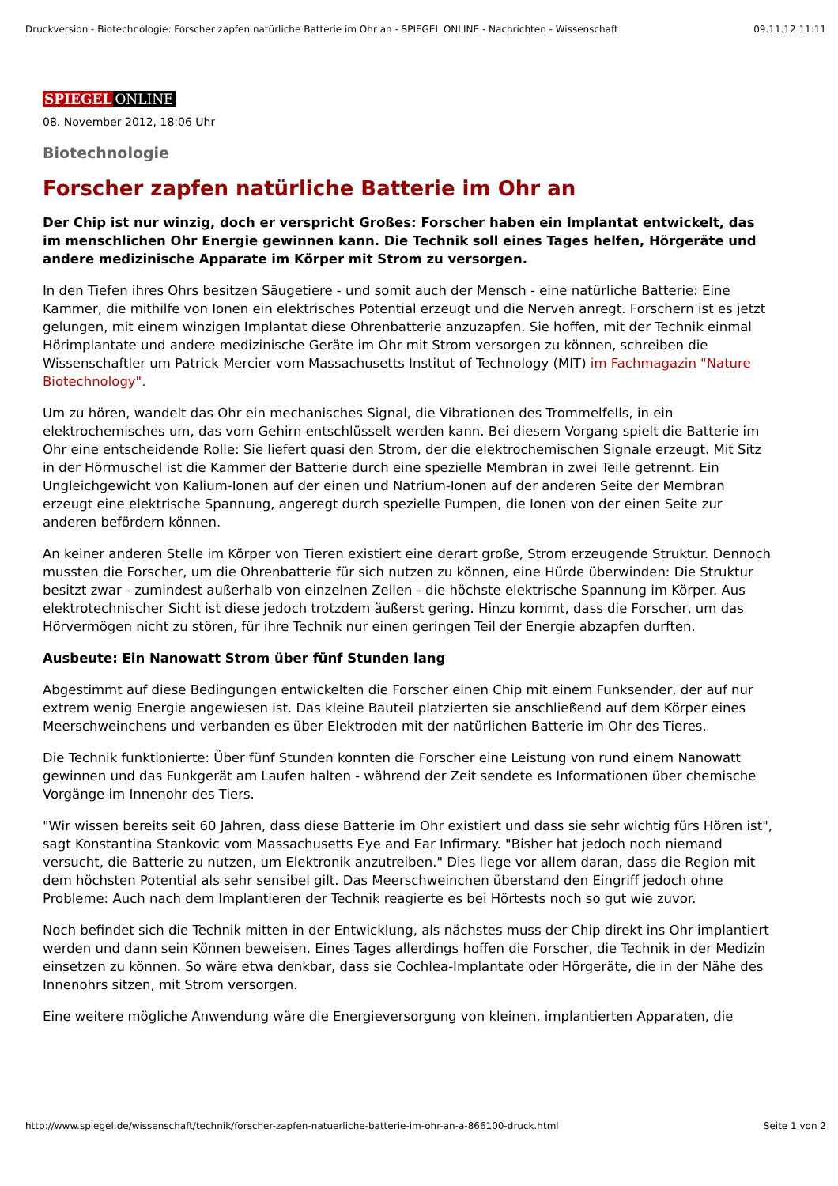Druckversion - Biotechnologie: Forscher zapfen natürliche Batterie im Ohr an - SPIEGEL ONLINE - Nachrichten - Wissenschaft 09.11.12 11:11
SPIEGEL ONLINE
08. November 2012, 18:06 Uhr
Biotechnologie
Forscher zapfen natürliche Batterie im Ohr an
Der Chip ist nur winzig, doch er verspricht Großes: Forscher haben ein Implantat entwickelt, das im menschlichen Ohr Energie gewinnen kann. Die Technik soll eines Tages helfen, Hörgeräte und andere medizinische Apparate im Körper mit Strom zu versorgen.
In den Tiefen ihres Ohrs besitzen Säugetiere - und somit auch der Mensch - eine natürliche Batterie: Eine Kammer, die mithilfe von Ionen ein elektrisches Potential erzeugt und die Nerven anregt. Forschern ist es jetzt gelungen, mit einem winzigen Implantat diese Ohrenbatterie anzuzapfen. Sie hoffen, mit der Technik einmal Hörimplantate und andere medizinische Geräte im Ohr mit Strom versorgen zu können, schreiben die Wissenschaftler um Patrick Mercier vom Massachusetts Institut of Technology (MIT) im Fachmagazin "Nature Biotechnology".
Um zu hören, wandelt das Ohr ein mechanisches Signal, die Vibrationen des Trommelfells, in ein elektrochemisches um, das vom Gehirn entschlüsselt werden kann. Bei diesem Vorgang spielt die Batterie im Ohr eine entscheidende Rolle: Sie liefert quasi den Strom, der die elektrochemischen Signale erzeugt. Mit Sitz in der Hörmuschel ist die Kammer der Batterie durch eine spezielle Membran in zwei Teile getrennt. Ein Ungleichgewicht von Kalium-Ionen auf der einen und Natrium-Ionen auf der anderen Seite der Membran erzeugt eine elektrische Spannung, angeregt durch spezielle Pumpen, die Ionen von der einen Seite zur anderen befördern können.
An keiner anderen Stelle im Körper von Tieren existiert eine derart große, Strom erzeugende Struktur. Dennoch mussten die Forscher, um die Ohrenbatterie für sich nutzen zu können, eine Hürde überwinden: Die Struktur besitzt zwar - zumindest außerhalb von einzelnen Zellen - die höchste elektrische Spannung im Körper. Aus elektrotechnischer Sicht ist diese jedoch trotzdem äußerst gering. Hinzu kommt, dass die Forscher, um das Hörvermögen nicht zu stören, für ihre Technik nur einen geringen Teil der Energie abzapfen durften.
Ausbeute: Ein Nanowatt Strom über fünf Stunden lang
Abgestimmt auf diese Bedingungen entwickelten die Forscher einen Chip mit einem Funksender, der auf nur extrem wenig Energie angewiesen ist. Das kleine Bauteil platzierten sie anschließend auf dem Körper eines Meerschweinchens und verbanden es über Elektroden mit der natürlichen Batterie im Ohr des Tieres.
Die Technik funktionierte: Über fünf Stunden konnten die Forscher eine Leistung von rund einem Nanowatt gewinnen und das Funkgerät am Laufen halten - während der Zeit sendete es Informationen über chemische Vorgänge im Innenohr des Tiers.
"Wir wissen bereits seit 60 Jahren, dass diese Batterie im Ohr existiert und dass sie sehr wichtig fürs Hören ist", sagt Konstantina Stankovic vom Massachusetts Eye and Ear Infirmary. "Bisher hat jedoch noch niemand versucht, die Batterie zu nutzen, um Elektronik anzutreiben." Dies liege vor allem daran, dass die Region mit dem höchsten Potential als sehr sensibel gilt. Das Meerschweinchen überstand den Eingriff jedoch ohne Probleme: Auch nach dem Implantieren der Technik reagierte es bei Hörtests noch so gut wie zuvor.
Noch befindet sich die Technik mitten in der Entwicklung, als nächstes muss der Chip direkt ins Ohr implantiert werden und dann sein Können beweisen. Eines Tages allerdings hoffen die Forscher, die Technik in der Medizin einsetzen zu können. So wäre etwa denkbar, dass sie Cochlea-Implantate oder Hörgeräte, die in der Nähe des Innenohrs sitzen, mit Strom versorgen.
Eine weitere mögliche Anwendung wäre die Energieversorgung von kleinen, implantierten Apparaten, die
http://www.spiegel.de/wissenschaft/technik/forscher-zapfen-natuerliche-batterie-im-ohr-an-a-866100-druck.html Seite 1 von 2